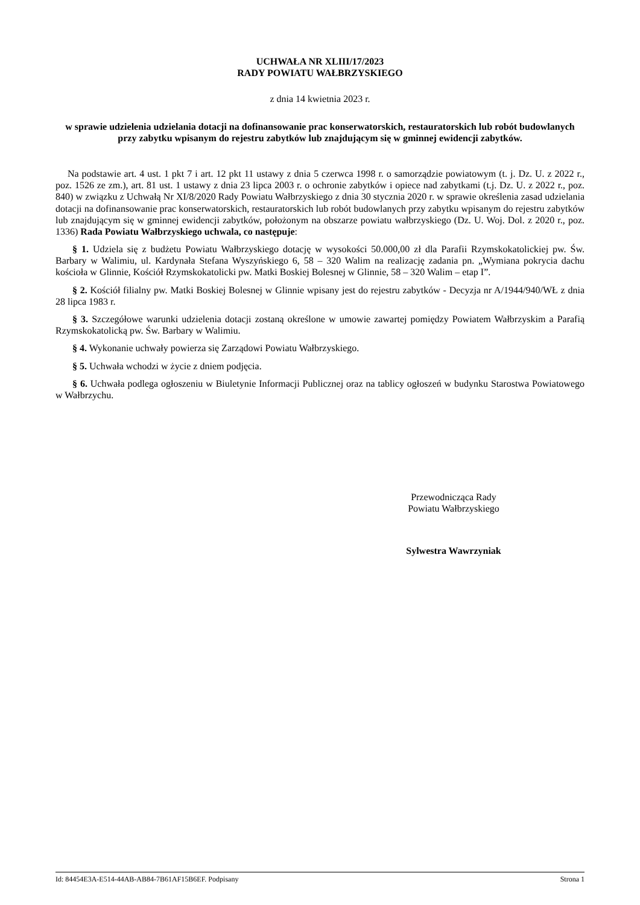UCHWAŁA NR XLIII/17/2023
RADY POWIATU WAŁBRZYSKIEGO
z dnia 14 kwietnia 2023 r.
w sprawie udzielenia udzielania dotacji na dofinansowanie prac konserwatorskich, restauratorskich lub robót budowlanych przy zabytku wpisanym do rejestru zabytków lub znajdującym się w gminnej ewidencji zabytków.
Na podstawie art. 4 ust. 1 pkt 7 i art. 12 pkt 11 ustawy z dnia 5 czerwca 1998 r. o samorządzie powiatowym (t. j. Dz. U. z 2022 r., poz. 1526 ze zm.), art. 81 ust. 1 ustawy z dnia 23 lipca 2003 r. o ochronie zabytków i opiece nad zabytkami (t.j. Dz. U. z 2022 r., poz. 840) w związku z Uchwałą Nr XI/8/2020 Rady Powiatu Wałbrzyskiego z dnia 30 stycznia 2020 r. w sprawie określenia zasad udzielania dotacji na dofinansowanie prac konserwatorskich, restauratorskich lub robót budowlanych przy zabytku wpisanym do rejestru zabytków lub znajdującym się w gminnej ewidencji zabytków, położonym na obszarze powiatu wałbrzyskiego (Dz. U. Woj. Dol. z 2020 r., poz. 1336) Rada Powiatu Wałbrzyskiego uchwala, co następuje:
§ 1. Udziela się z budżetu Powiatu Wałbrzyskiego dotację w wysokości 50.000,00 zł dla Parafii Rzymskokatolickiej pw. Św. Barbary w Walimiu, ul. Kardynała Stefana Wyszyńskiego 6, 58 – 320 Walim na realizację zadania pn. „Wymiana pokrycia dachu kościoła w Glinnie, Kościół Rzymskokatolicki pw. Matki Boskiej Bolesnej w Glinnie, 58 – 320 Walim – etap I”.
§ 2. Kościół filialny pw. Matki Boskiej Bolesnej w Glinnie wpisany jest do rejestru zabytków - Decyzja nr A/1944/940/WŁ z dnia 28 lipca 1983 r.
§ 3. Szczegółowe warunki udzielenia dotacji zostaną określone w umowie zawartej pomiędzy Powiatem Wałbrzyskim a Parafią Rzymskokatolicką pw. Św. Barbary w Walimiu.
§ 4. Wykonanie uchwały powierza się Zarządowi Powiatu Wałbrzyskiego.
§ 5. Uchwała wchodzi w życie z dniem podjęcia.
§ 6. Uchwała podlega ogłoszeniu w Biuletynie Informacji Publicznej oraz na tablicy ogłoszeń w budynku Starostwa Powiatowego w Wałbrzychu.
Przewodnicząca Rady
Powiatu Wałbrzyskiego
Sylwestra Wawrzyniak
Id: 84454E3A-E514-44AB-AB84-7B61AF15B6EF. Podpisany Strona 1